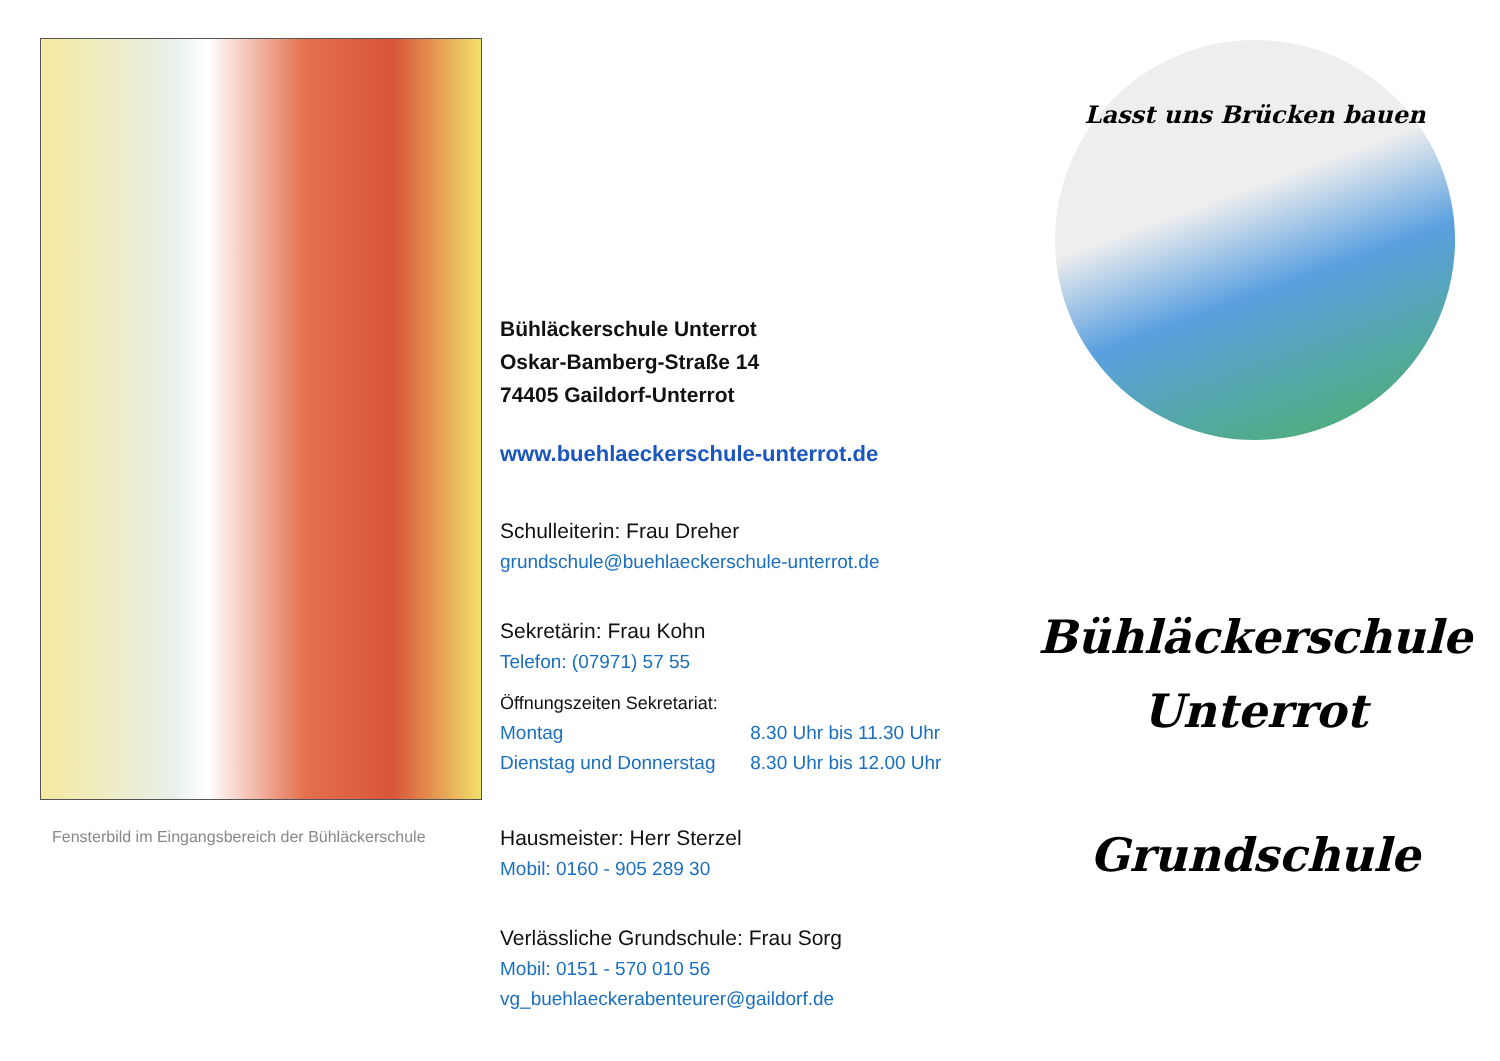Fensterbild im Eingangsbereich der Bühläckerschule
Bühläckerschule Unterrot
Oskar-Bamberg-Straße 14
74405 Gaildorf-Unterrot
www.buehlaeckerschule-unterrot.de
Schulleiterin: Frau Dreher
grundschule@buehlaeckerschule-unterrot.de
Sekretärin: Frau Kohn
Telefon: (07971) 57 55
Öffnungszeiten Sekretariat:
Montag 8.30 Uhr bis 11.30 Uhr
Dienstag und Donnerstag 8.30 Uhr bis 12.00 Uhr
Hausmeister: Herr Sterzel
Mobil: 0160 - 905 289 30
Verlässliche Grundschule: Frau Sorg
Mobil: 0151 - 570 010 56
vg_buehlaeckerabenteurer@gaildorf.de
Lasst uns Brücken bauen
Bühläckerschule
Unterrot
Grundschule